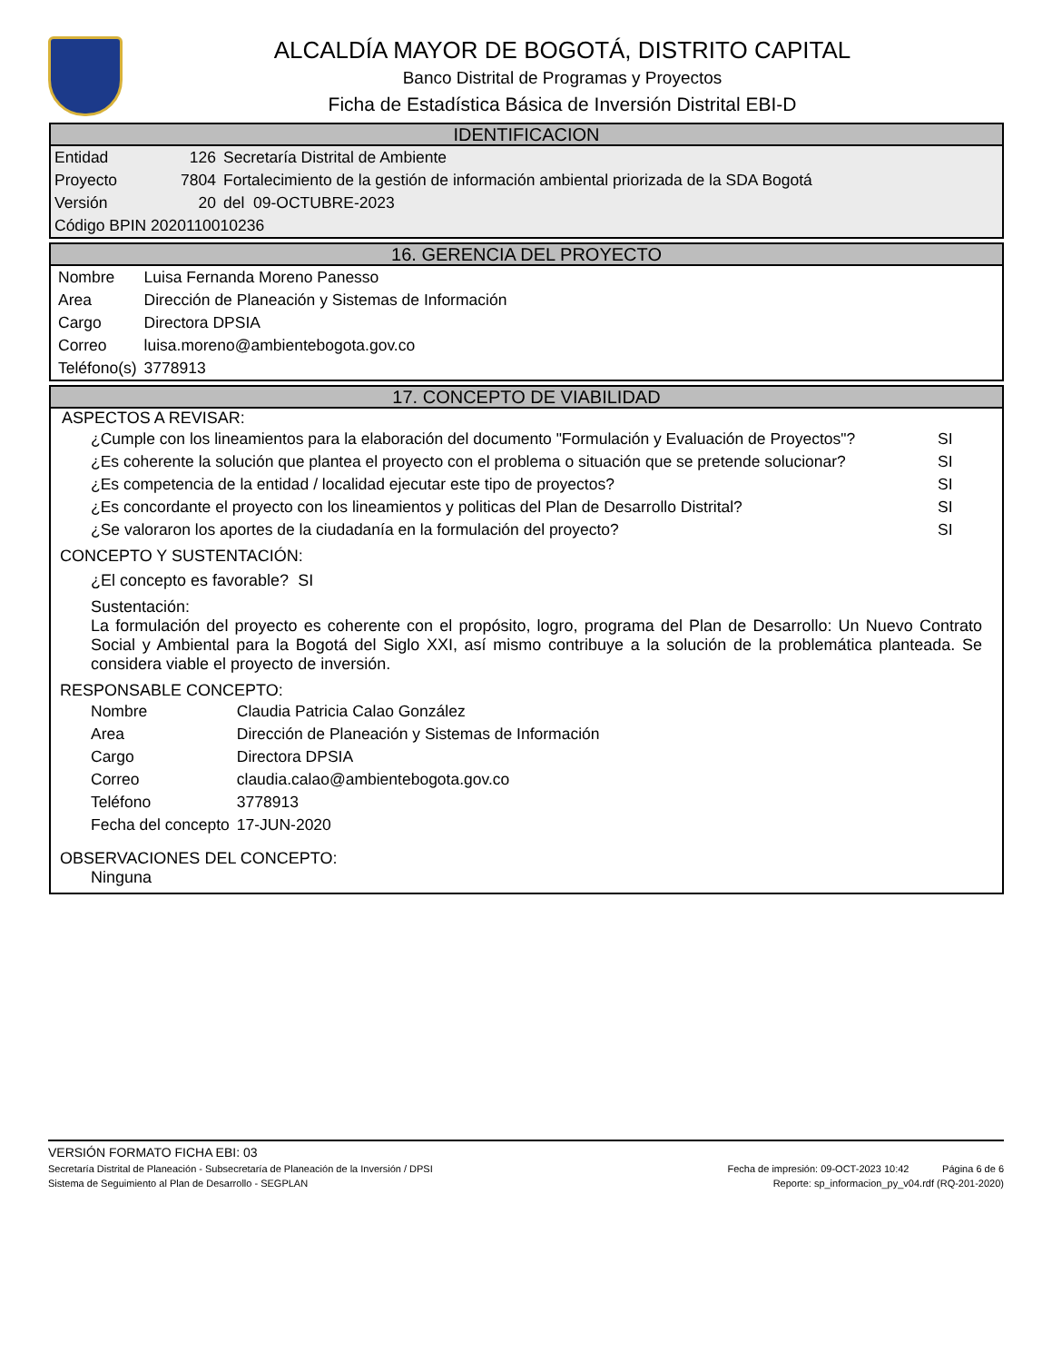ALCALDÍA MAYOR DE BOGOTÁ, DISTRITO CAPITAL
Banco Distrital de Programas y Proyectos
Ficha de Estadística Básica de Inversión Distrital EBI-D
IDENTIFICACION
| Entidad | 126 | Secretaría Distrital de Ambiente |
| Proyecto | 7804 | Fortalecimiento de la gestión de información ambiental priorizada de la SDA Bogotá |
| Versión | 20 | del 09-OCTUBRE-2023 |
| Código BPIN 2020110010236 | | |
16. GERENCIA DEL PROYECTO
| Nombre | Luisa Fernanda Moreno Panesso |
| Area | Dirección de Planeación y Sistemas de Información |
| Cargo | Directora DPSIA |
| Correo | luisa.moreno@ambientebogota.gov.co |
| Teléfono(s) | 3778913 |
17. CONCEPTO DE VIABILIDAD
ASPECTOS A REVISAR:
| ¿Cumple con los lineamientos para la elaboración del documento "Formulación y Evaluación de Proyectos"? | SI |
| ¿Es coherente la solución que plantea el proyecto con el problema o situación que se pretende solucionar? | SI |
| ¿Es competencia de la entidad / localidad ejecutar este tipo de proyectos? | SI |
| ¿Es concordante el proyecto con los lineamientos y politicas del Plan de Desarrollo Distrital? | SI |
| ¿Se valoraron los aportes de la ciudadanía en la formulación del proyecto? | SI |
CONCEPTO Y SUSTENTACIÓN:
¿El concepto es favorable? SI
Sustentación:
La formulación del proyecto es coherente con el propósito, logro, programa del Plan de Desarrollo: Un Nuevo Contrato Social y Ambiental para la Bogotá del Siglo XXI, así mismo contribuye a la solución de la problemática planteada. Se considera viable el proyecto de inversión.
RESPONSABLE CONCEPTO:
| Nombre | Claudia Patricia Calao González |
| Area | Dirección de Planeación y Sistemas de Información |
| Cargo | Directora DPSIA |
| Correo | claudia.calao@ambientebogota.gov.co |
| Teléfono | 3778913 |
| Fecha del concepto | 17-JUN-2020 |
OBSERVACIONES DEL CONCEPTO:
Ninguna
VERSIÓN FORMATO FICHA EBI: 03
Secretaría Distrital de Planeación - Subsecretaría de Planeación de la Inversión / DPSI Fecha de impresión: 09-OCT-2023 10:42 Página 6 de 6
Sistema de Seguimiento al Plan de Desarrollo - SEGPLAN Reporte: sp_informacion_py_v04.rdf (RQ-201-2020)